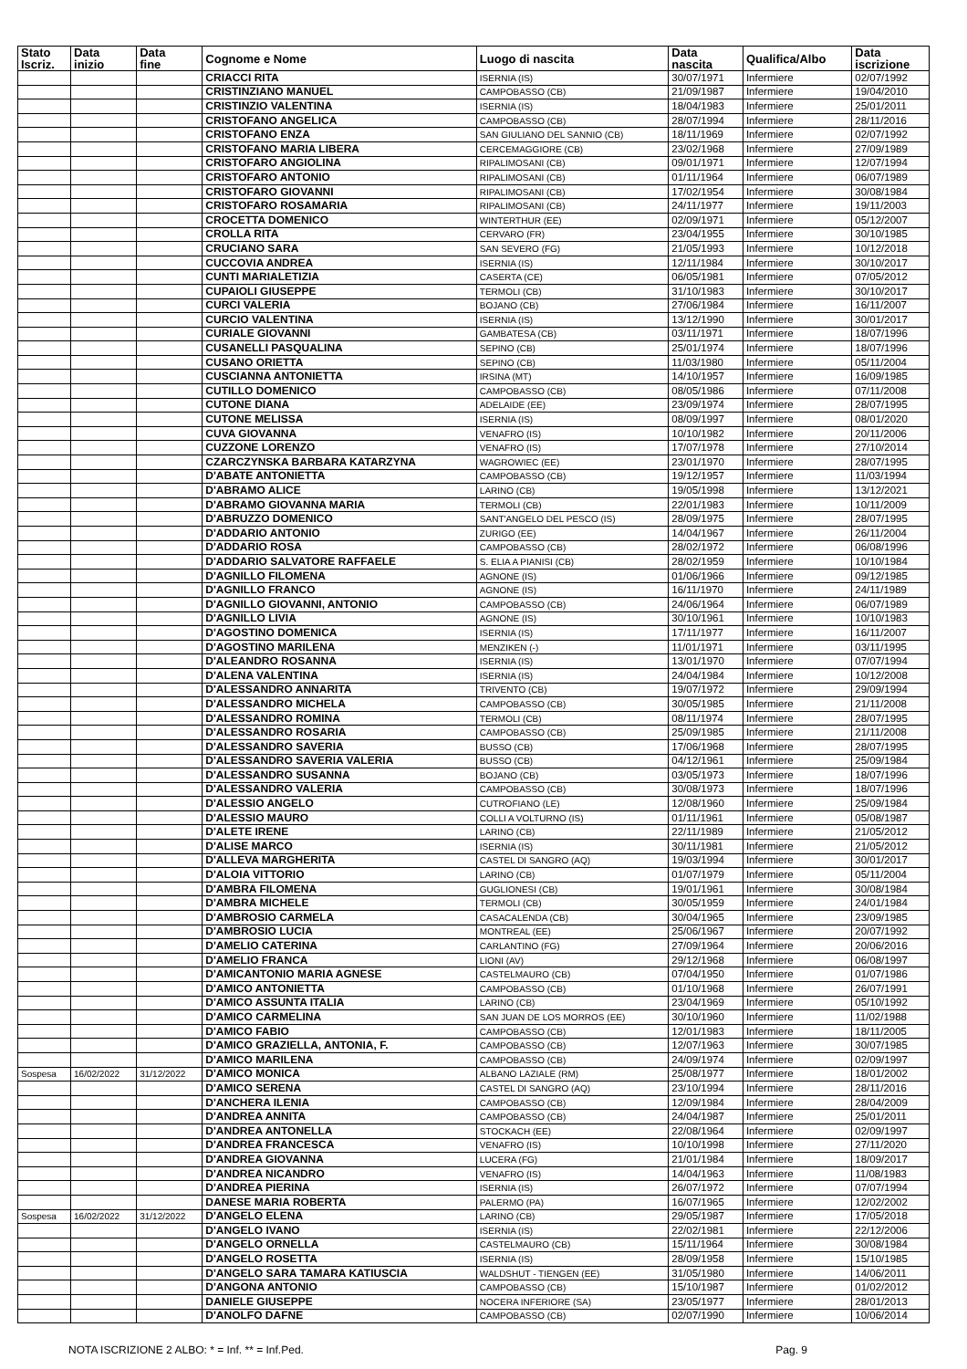| Stato Iscriz. | Data inizio | Data fine | Cognome e Nome | Luogo di nascita | Data nascita | Qualifica/Albo | Data iscrizione |
| --- | --- | --- | --- | --- | --- | --- | --- |
| | | | CRIACCI RITA | ISERNIA (IS) | 30/07/1971 | Infermiere | 02/07/1992 |
| | | | CRISTINZIANO MANUEL | CAMPOBASSO (CB) | 21/09/1987 | Infermiere | 19/04/2010 |
| | | | CRISTINZIO VALENTINA | ISERNIA (IS) | 18/04/1983 | Infermiere | 25/01/2011 |
| | | | CRISTOFANO ANGELICA | CAMPOBASSO (CB) | 28/07/1994 | Infermiere | 28/11/2016 |
| | | | CRISTOFANO ENZA | SAN GIULIANO DEL SANNIO (CB) | 18/11/1969 | Infermiere | 02/07/1992 |
| | | | CRISTOFANO MARIA LIBERA | CERCEMAGGIORE (CB) | 23/02/1968 | Infermiere | 27/09/1989 |
| | | | CRISTOFARO ANGIOLINA | RIPALIMOSANI (CB) | 09/01/1971 | Infermiere | 12/07/1994 |
| | | | CRISTOFARO ANTONIO | RIPALIMOSANI (CB) | 01/11/1964 | Infermiere | 06/07/1989 |
| | | | CRISTOFARO GIOVANNI | RIPALIMOSANI (CB) | 17/02/1954 | Infermiere | 30/08/1984 |
| | | | CRISTOFARO ROSAMARIA | RIPALIMOSANI (CB) | 24/11/1977 | Infermiere | 19/11/2003 |
| | | | CROCETTA DOMENICO | WINTERTHUR (EE) | 02/09/1971 | Infermiere | 05/12/2007 |
| | | | CROLLA RITA | CERVARO (FR) | 23/04/1955 | Infermiere | 30/10/1985 |
| | | | CRUCIANO SARA | SAN SEVERO (FG) | 21/05/1993 | Infermiere | 10/12/2018 |
| | | | CUCCOVIA ANDREA | ISERNIA (IS) | 12/11/1984 | Infermiere | 30/10/2017 |
| | | | CUNTI MARIALETIZIA | CASERTA (CE) | 06/05/1981 | Infermiere | 07/05/2012 |
| | | | CUPAIOLI GIUSEPPE | TERMOLI (CB) | 31/10/1983 | Infermiere | 30/10/2017 |
| | | | CURCI VALERIA | BOJANO (CB) | 27/06/1984 | Infermiere | 16/11/2007 |
| | | | CURCIO VALENTINA | ISERNIA (IS) | 13/12/1990 | Infermiere | 30/01/2017 |
| | | | CURIALE GIOVANNI | GAMBATESA (CB) | 03/11/1971 | Infermiere | 18/07/1996 |
| | | | CUSANELLI PASQUALINA | SEPINO (CB) | 25/01/1974 | Infermiere | 18/07/1996 |
| | | | CUSANO ORIETTA | SEPINO (CB) | 11/03/1980 | Infermiere | 05/11/2004 |
| | | | CUSCIANNA ANTONIETTA | IRSINA (MT) | 14/10/1957 | Infermiere | 16/09/1985 |
| | | | CUTILLO DOMENICO | CAMPOBASSO (CB) | 08/05/1986 | Infermiere | 07/11/2008 |
| | | | CUTONE DIANA | ADELAIDE (EE) | 23/09/1974 | Infermiere | 28/07/1995 |
| | | | CUTONE MELISSA | ISERNIA (IS) | 08/09/1997 | Infermiere | 08/01/2020 |
| | | | CUVA GIOVANNA | VENAFRO (IS) | 10/10/1982 | Infermiere | 20/11/2006 |
| | | | CUZZONE LORENZO | VENAFRO (IS) | 17/07/1978 | Infermiere | 27/10/2014 |
| | | | CZARCZYNSKA BARBARA KATARZYNA | WAGROWIEC (EE) | 23/01/1970 | Infermiere | 28/07/1995 |
| | | | D'ABATE ANTONIETTA | CAMPOBASSO (CB) | 19/12/1957 | Infermiere | 11/03/1994 |
| | | | D'ABRAMO ALICE | LARINO (CB) | 19/05/1998 | Infermiere | 13/12/2021 |
| | | | D'ABRAMO GIOVANNA MARIA | TERMOLI (CB) | 22/01/1983 | Infermiere | 10/11/2009 |
| | | | D'ABRUZZO DOMENICO | SANT'ANGELO DEL PESCO (IS) | 28/09/1975 | Infermiere | 28/07/1995 |
| | | | D'ADDARIO ANTONIO | ZURIGO (EE) | 14/04/1967 | Infermiere | 26/11/2004 |
| | | | D'ADDARIO ROSA | CAMPOBASSO (CB) | 28/02/1972 | Infermiere | 06/08/1996 |
| | | | D'ADDARIO SALVATORE RAFFAELE | S. ELIA A PIANISI (CB) | 28/02/1959 | Infermiere | 10/10/1984 |
| | | | D'AGNILLO FILOMENA | AGNONE (IS) | 01/06/1966 | Infermiere | 09/12/1985 |
| | | | D'AGNILLO FRANCO | AGNONE (IS) | 16/11/1970 | Infermiere | 24/11/1989 |
| | | | D'AGNILLO GIOVANNI, ANTONIO | CAMPOBASSO (CB) | 24/06/1964 | Infermiere | 06/07/1989 |
| | | | D'AGNILLO LIVIA | AGNONE (IS) | 30/10/1961 | Infermiere | 10/10/1983 |
| | | | D'AGOSTINO DOMENICA | ISERNIA (IS) | 17/11/1977 | Infermiere | 16/11/2007 |
| | | | D'AGOSTINO MARILENA | MENZIKEN (-) | 11/01/1971 | Infermiere | 03/11/1995 |
| | | | D'ALEANDRO ROSANNA | ISERNIA (IS) | 13/01/1970 | Infermiere | 07/07/1994 |
| | | | D'ALENA VALENTINA | ISERNIA (IS) | 24/04/1984 | Infermiere | 10/12/2008 |
| | | | D'ALESSANDRO ANNARITA | TRIVENTO (CB) | 19/07/1972 | Infermiere | 29/09/1994 |
| | | | D'ALESSANDRO MICHELA | CAMPOBASSO (CB) | 30/05/1985 | Infermiere | 21/11/2008 |
| | | | D'ALESSANDRO ROMINA | TERMOLI (CB) | 08/11/1974 | Infermiere | 28/07/1995 |
| | | | D'ALESSANDRO ROSARIA | CAMPOBASSO (CB) | 25/09/1985 | Infermiere | 21/11/2008 |
| | | | D'ALESSANDRO SAVERIA | BUSSO (CB) | 17/06/1968 | Infermiere | 28/07/1995 |
| | | | D'ALESSANDRO SAVERIA VALERIA | BUSSO (CB) | 04/12/1961 | Infermiere | 25/09/1984 |
| | | | D'ALESSANDRO SUSANNA | BOJANO (CB) | 03/05/1973 | Infermiere | 18/07/1996 |
| | | | D'ALESSANDRO VALERIA | CAMPOBASSO (CB) | 30/08/1973 | Infermiere | 18/07/1996 |
| | | | D'ALESSIO ANGELO | CUTROFIANO (LE) | 12/08/1960 | Infermiere | 25/09/1984 |
| | | | D'ALESSIO MAURO | COLLI A VOLTURNO (IS) | 01/11/1961 | Infermiere | 05/08/1987 |
| | | | D'ALETE IRENE | LARINO (CB) | 22/11/1989 | Infermiere | 21/05/2012 |
| | | | D'ALISE MARCO | ISERNIA (IS) | 30/11/1981 | Infermiere | 21/05/2012 |
| | | | D'ALLEVA MARGHERITA | CASTEL DI SANGRO (AQ) | 19/03/1994 | Infermiere | 30/01/2017 |
| | | | D'ALOIA VITTORIO | LARINO (CB) | 01/07/1979 | Infermiere | 05/11/2004 |
| | | | D'AMBRA FILOMENA | GUGLIONESI (CB) | 19/01/1961 | Infermiere | 30/08/1984 |
| | | | D'AMBRA MICHELE | TERMOLI (CB) | 30/05/1959 | Infermiere | 24/01/1984 |
| | | | D'AMBROSIO CARMELA | CASACALENDA (CB) | 30/04/1965 | Infermiere | 23/09/1985 |
| | | | D'AMBROSIO LUCIA | MONTREAL (EE) | 25/06/1967 | Infermiere | 20/07/1992 |
| | | | D'AMELIO CATERINA | CARLANTINO (FG) | 27/09/1964 | Infermiere | 20/06/2016 |
| | | | D'AMELIO FRANCA | LIONI (AV) | 29/12/1968 | Infermiere | 06/08/1997 |
| | | | D'AMICANTONIO MARIA AGNESE | CASTELMAURO (CB) | 07/04/1950 | Infermiere | 01/07/1986 |
| | | | D'AMICO ANTONIETTA | CAMPOBASSO (CB) | 01/10/1968 | Infermiere | 26/07/1991 |
| | | | D'AMICO ASSUNTA ITALIA | LARINO (CB) | 23/04/1969 | Infermiere | 05/10/1992 |
| | | | D'AMICO CARMELINA | SAN JUAN DE LOS MORROS (EE) | 30/10/1960 | Infermiere | 11/02/1988 |
| | | | D'AMICO FABIO | CAMPOBASSO (CB) | 12/01/1983 | Infermiere | 18/11/2005 |
| | | | D'AMICO GRAZIELLA, ANTONIA, F. | CAMPOBASSO (CB) | 12/07/1963 | Infermiere | 30/07/1985 |
| | | | D'AMICO MARILENA | CAMPOBASSO (CB) | 24/09/1974 | Infermiere | 02/09/1997 |
| Sospesa | 16/02/2022 | 31/12/2022 | D'AMICO MONICA | ALBANO LAZIALE (RM) | 25/08/1977 | Infermiere | 18/01/2002 |
| | | | D'AMICO SERENA | CASTEL DI SANGRO (AQ) | 23/10/1994 | Infermiere | 28/11/2016 |
| | | | D'ANCHERA ILENIA | CAMPOBASSO (CB) | 12/09/1984 | Infermiere | 28/04/2009 |
| | | | D'ANDREA ANNITA | CAMPOBASSO (CB) | 24/04/1987 | Infermiere | 25/01/2011 |
| | | | D'ANDREA ANTONELLA | STOCKACH (EE) | 22/08/1964 | Infermiere | 02/09/1997 |
| | | | D'ANDREA FRANCESCA | VENAFRO (IS) | 10/10/1998 | Infermiere | 27/11/2020 |
| | | | D'ANDREA GIOVANNA | LUCERA (FG) | 21/01/1984 | Infermiere | 18/09/2017 |
| | | | D'ANDREA NICANDRO | VENAFRO (IS) | 14/04/1963 | Infermiere | 11/08/1983 |
| | | | D'ANDREA PIERINA | ISERNIA (IS) | 26/07/1972 | Infermiere | 07/07/1994 |
| | | | DANESE MARIA ROBERTA | PALERMO (PA) | 16/07/1965 | Infermiere | 12/02/2002 |
| Sospesa | 16/02/2022 | 31/12/2022 | D'ANGELO ELENA | LARINO (CB) | 29/05/1987 | Infermiere | 17/05/2018 |
| | | | D'ANGELO IVANO | ISERNIA (IS) | 22/02/1981 | Infermiere | 22/12/2006 |
| | | | D'ANGELO ORNELLA | CASTELMAURO (CB) | 15/11/1964 | Infermiere | 30/08/1984 |
| | | | D'ANGELO ROSETTA | ISERNIA (IS) | 28/09/1958 | Infermiere | 15/10/1985 |
| | | | D'ANGELO SARA TAMARA KATIUSCIA | WALDSHUT - TIENGEN (EE) | 31/05/1980 | Infermiere | 14/06/2011 |
| | | | D'ANGONA ANTONIO | CAMPOBASSO (CB) | 15/10/1987 | Infermiere | 01/02/2012 |
| | | | DANIELE GIUSEPPE | NOCERA INFERIORE (SA) | 23/05/1977 | Infermiere | 28/01/2013 |
| | | | D'ANOLFO DAFNE | CAMPOBASSO (CB) | 02/07/1990 | Infermiere | 10/06/2014 |
NOTA ISCRIZIONE 2 ALBO: * = Inf. ** = Inf.Ped. Pag. 9